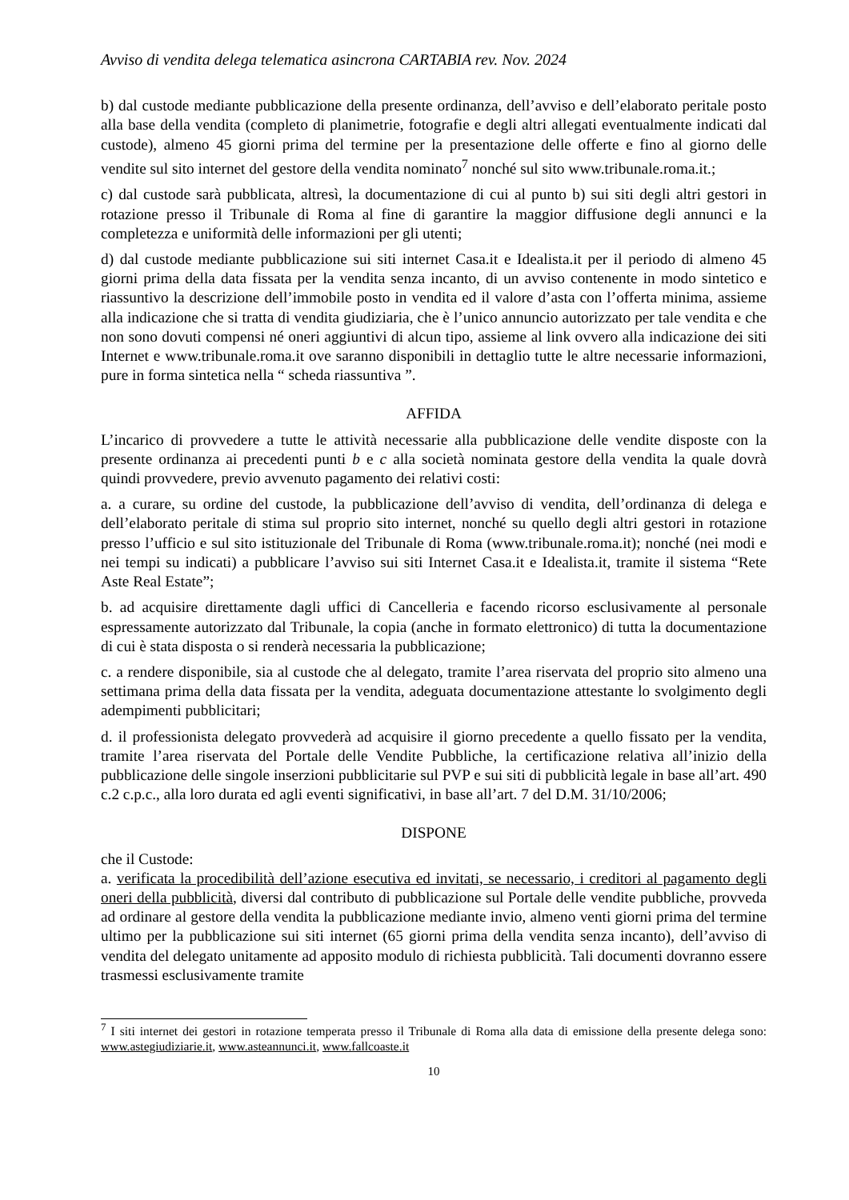Avviso di vendita delega telematica asincrona CARTABIA rev. Nov. 2024
b) dal custode mediante pubblicazione della presente ordinanza, dell’avviso e dell’elaborato peritale posto alla base della vendita (completo di planimetrie, fotografie e degli altri allegati eventualmente indicati dal custode), almeno 45 giorni prima del termine per la presentazione delle offerte e fino al giorno delle vendite sul sito internet del gestore della vendita nominato<sup>7</sup> nonché sul sito www.tribunale.roma.it.;
c) dal custode sarà pubblicata, altresì, la documentazione di cui al punto b) sui siti degli altri gestori in rotazione presso il Tribunale di Roma al fine di garantire la maggior diffusione degli annunci e la completezza e uniformità delle informazioni per gli utenti;
d) dal custode mediante pubblicazione sui siti internet Casa.it e Idealista.it per il periodo di almeno 45 giorni prima della data fissata per la vendita senza incanto, di un avviso contenente in modo sintetico e riassuntivo la descrizione dell’immobile posto in vendita ed il valore d’asta con l’offerta minima, assieme alla indicazione che si tratta di vendita giudiziaria, che è l’unico annuncio autorizzato per tale vendita e che non sono dovuti compensi né oneri aggiuntivi di alcun tipo, assieme al link ovvero alla indicazione dei siti Internet e www.tribunale.roma.it ove saranno disponibili in dettaglio tutte le altre necessarie informazioni, pure in forma sintetica nella “ scheda riassuntiva ”.
AFFIDA
L’incarico di provvedere a tutte le attività necessarie alla pubblicazione delle vendite disposte con la presente ordinanza ai precedenti punti b e c alla società nominata gestore della vendita la quale dovrà quindi provvedere, previo avvenuto pagamento dei relativi costi:
a. a curare, su ordine del custode, la pubblicazione dell’avviso di vendita, dell’ordinanza di delega e dell’elaborato peritale di stima sul proprio sito internet, nonché su quello degli altri gestori in rotazione presso l’ufficio e sul sito istituzionale del Tribunale di Roma (www.tribunale.roma.it); nonché (nei modi e nei tempi su indicati) a pubblicare l’avviso sui siti Internet Casa.it e Idealista.it, tramite il sistema “Rete Aste Real Estate”;
b. ad acquisire direttamente dagli uffici di Cancelleria e facendo ricorso esclusivamente al personale espressamente autorizzato dal Tribunale, la copia (anche in formato elettronico) di tutta la documentazione di cui è stata disposta o si renderà necessaria la pubblicazione;
c. a rendere disponibile, sia al custode che al delegato, tramite l’area riservata del proprio sito almeno una settimana prima della data fissata per la vendita, adeguata documentazione attestante lo svolgimento degli adempimenti pubblicitari;
d. il professionista delegato provvederà ad acquisire il giorno precedente a quello fissato per la vendita, tramite l’area riservata del Portale delle Vendite Pubbliche, la certificazione relativa all’inizio della pubblicazione delle singole inserzioni pubblicitarie sul PVP e sui siti di pubblicità legale in base all’art. 490 c.2 c.p.c., alla loro durata ed agli eventi significativi, in base all’art. 7 del D.M. 31/10/2006;
DISPONE
che il Custode:
a. verificata la procedibilità dell’azione esecutiva ed invitati, se necessario, i creditori al pagamento degli oneri della pubblicità, diversi dal contributo di pubblicazione sul Portale delle vendite pubbliche, provveda ad ordinare al gestore della vendita la pubblicazione mediante invio, almeno venti giorni prima del termine ultimo per la pubblicazione sui siti internet (65 giorni prima della vendita senza incanto), dell’avviso di vendita del delegato unitamente ad apposito modulo di richiesta pubblicità. Tali documenti dovranno essere trasmessi esclusivamente tramite
<sup>7</sup> I siti internet dei gestori in rotazione temperata presso il Tribunale di Roma alla data di emissione della presente delega sono: www.astegiudiziarie.it, www.asteannunci.it, www.fallcoaste.it
10